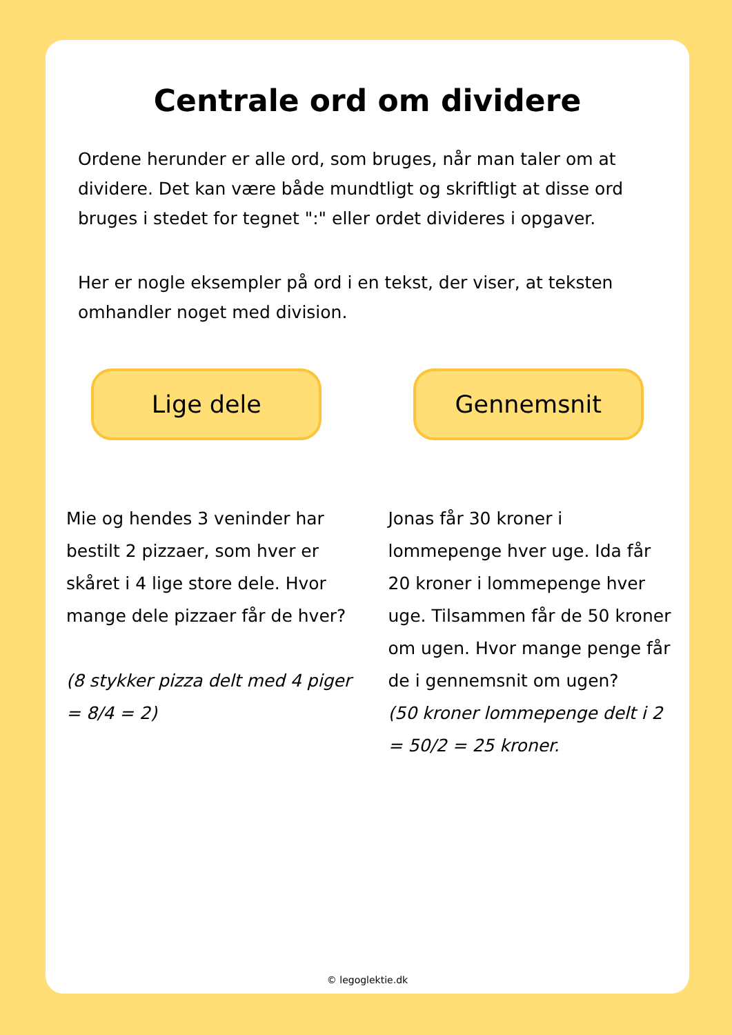Centrale ord om dividere
Ordene herunder er alle ord, som bruges, når man taler om at dividere. Det kan være både mundtligt og skriftligt at disse ord bruges i stedet for tegnet ":" eller ordet divideres i opgaver.
Her er nogle eksempler på ord i en tekst, der viser, at teksten omhandler noget med division.
Lige dele
Mie og hendes 3 veninder har bestilt 2 pizzaer, som hver er skåret i 4 lige store dele. Hvor mange dele pizzaer får de hver?
(8 stykker pizza delt med 4 piger = 8/4 = 2)
Gennemsnit
Jonas får 30 kroner i lommepenge hver uge. Ida får 20 kroner i lommepenge hver uge. Tilsammen får de 50 kroner om ugen. Hvor mange penge får de i gennemsnit om ugen?
(50 kroner lommepenge delt i 2 = 50/2 = 25 kroner.
© legoglektie.dk